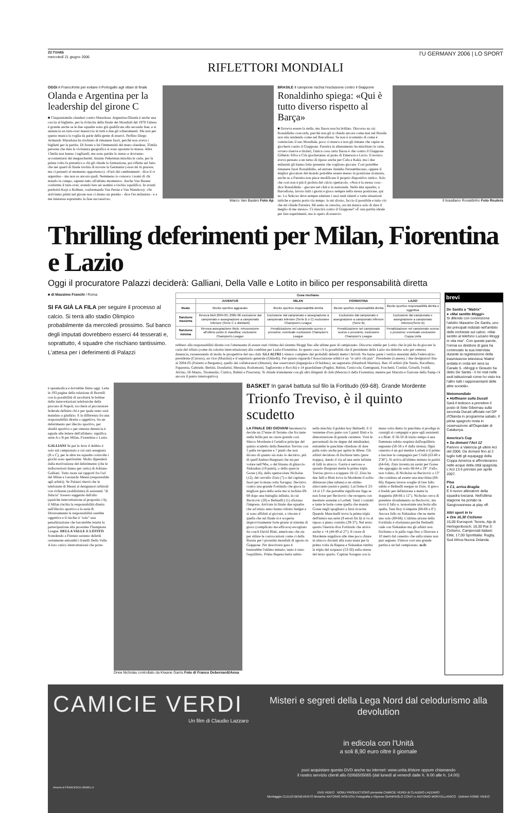22 l'Unità
mercoledì 21 giugno 2006
l'U GERMANY 2006 | LO SPORT
RIFLETTORI MONDIALI
OGGI A Francoforte per evitare il Portogallo agli ottavi di finale
Olanda e Argentina per la leadership del girone C
■ Cinquantamila olandesi contro Maradona. Argentina-Olanda è anche una caccia al biglietto, per la rivincita della finale dei Mondiali del 1978 l'attesa è grande anche se le due squadre sono già qualificate alla seconda fase, e si annuncia un turn-over massiccio in tutti e due gli schieramenti. Ma non per questo manca la voglia da parte della gente di esserci. Perfino Diego Armando Maradona ha rischiato di rimanere fuori, perché non aveva i biglietti per la partita. Di fronte a lui l'immensità del muro olandese, 35mila persone che data la vicinanza geografica si sono spostate in massa. Altre 15mila non hanno i tagliandi, ma sono partite lo stesso e dovranno accontentarsi dei megaschermi. Intanto Pekerman mischia le carte, per la prima volta fa pretattica a chi gli chiede la formazione, poi riflette sul fatto che nei quarti di finale rischia di trovare la Germania («non mi fa piacere, ma ci penserò al momento opportuno»). «Farò dei cambiamenti - dice il ct argentino - ma non so ancora quali. Nemmeno io conosco i nomi di chi mando in campo, saprete tutto all'ultimo momento». Anche Van Basten conferma il turn-over, avendo ben sei uomini a rischio squalifica. In avanti preferirà Kuyt a Robben, confermando Van Persie e Van Nistelrooy. «Se arriviamo primi nel girone non ci danno un premio - dice l'ex milanista - e a me interessa soprattutto la fase successiva».
Marco Van Basten Foto Ap BRASILE Il campione rischia l'esclusione contro il Giappone
Ronaldinho spiega: «Qui è tutto diverso rispetto al Barça»
■ Doveva essere la stella, ma finora non ha brillato. Discorso su cui Ronaldinho concorda, purchè non gli si chieda ancora come mai nel Brasile non stia rendendo come nel Barcellona. Se non è scontento di come è cominciato il suo Mondiale, poco ci manca e non gli rimane che capire se giocherà contro il Giappone. Parreira in allenamento ha mischiato le carte, ovvero riserve e titolari, l'unica cosa certa finora è che contro il Giappone Gilberto Silva e Cris giocheranno al posto di Emerson e Lucio. Il tecnico aveva pensato a un turno di riposo anche per Cafu e Kakà, ma i due milanisti gli hanno fatto presente che vogliono giocare. Così potrebbe rimanere fuori Ronaldinho, ed entrare Juninho Pernambucano, oppure il miglior giocatore del mondo potrebbe essere messo in posizione avanzata, anche se a Parreira non piace modificare il proprio dispositivo tattico. Solo che così non è più il profeta del calcio spettacolo. «Non è la stessa cosa - dice Ronaldinho - giocare nel club e in nazionale. Nella mia squadra, a Barcellona, lavoro tutti i giorni e gioco sempre nella stessa posizione, qui no. La Selecao deve sempre adattare i suoi tanti talenti a varie situazioni tattiche e questo porta via tempo. Io mi sforzo, faccio il possibile e tutto ciò che mi chiede Parreira. Mi sento in crescita, ora mi manca solo di dare il meglio di me stesso». Ci riuscirà contro il Giappone? «È una partita ideale per fare esperimenti, ma io spero di esserci».
Il brasiliano Ronaldinho Foto Reuters
Thrilling deferimenti per Milan, Fiorentina e Lazio
Oggi il procuratore Palazzi deciderà: Galliani, Della Valle e Lotito in bilico per responsabilità diretta
■ di Massimo Franchi / Roma
SI FA GIÀ LA FILA per seguire il processo al calcio. Si terrà allo stadio Olimpico probabilmente da mercoledì prossimo. Sul banco degli imputati dovrebbero esserci 44 tesserati e, soprattutto, 4 squadre che rischiano tantissimo. L'attesa per i deferimenti di Palazzi
| Cosa rischiano | | | | |
| --- | --- | --- | --- | --- |
| | JUVENTUS | MILAN | FIORENTINA | LAZIO |
| Reato | Illecito sportivo aggravato | Illecito sportivo responsabilità diretta | Illecito sportivo responsabilità diretta | Illecito sportivo responsabilità diretta o oggettiva |
| Sanzione massima | Revoca titoli 2004-05; 2005-06 esclusione dal campionato e assegnazione a campionato inferiore (Serie C o dilettanti) | Esclusione dal campionato e assegnazione a campionato inferiore (Serie B o C) esclusione Champion's League | Esclusione dal campionato e assegnazione a campionato inferiore (Serie B) | Esclusione dal campionato e assegnazione a campionato inferiore(Serie B) |
| Sanzione minima | Revoca assegnazione titolo; retrocessione all'ultimo posto in classifica; esclusione Champion's League | Penalizzazione nel campionato scorso o prossimo; eventuale esclusione Champion's League | Penalizzazione nel campionato scorso o prossimo; esclusione Champion's League | Penalizzazione nel campionato scorso o prossimo; eventuale esclusione Coppa Uefa |
rebbero alla responsabilità diretta con l'attenuante di essere stati vittima del sistema Moggi fino alle ultime gare di campionato. Discorso simile per Lotito che in più ha da giocare la carta del rifiuto (come da colorita intercettazione) alla combine per Lazio-Fiorentina. In questo caso c'è la possibilità che il presidente della Lazio sia deferito solo per omessa denuncia, rasserenando di molto le prospettive del suo club. GLI ALTRI L'elenco completo dei probabili deferiti mette i brividi. Ne fanno parte i vertice massimi della Federcalcio: presidente (Carraro), un vice (Mazzini) e il segretario generale (Ghirelli). Per quanto riguarda l'Associazione arbitri è un "si salvi chi può". Presidente (Lanese), i due designatori fino al 2004-05 (Pairetto e Bergamo), quello dei collaboratori (Mazzei), due osservatori (Ingargiola e D'Addato), un segretario (Manfredi Martino). Ben 10 arbitri (De Santis, Racalbuto, Paparesta, Gabriele, Bertini, Dondarini, Messina, Rodomonti, Tagliavento e Rocchi) e 14 guardalinee (Puglisi, Babini, Ceniccola, Gemignani, Foschetti, Contini, Griselli, Ivaldi, Alvino, Di Mauro, Titomanlio, Cuttica, Babini e Pisacreta). Si chiude tristemente con gli altri dirigenti di club (Mencucci della Fiorentina, mentre per Marotta e Garrone della Samp c'è ancora il punto interrogativo).
è spasmodica e dovrebbe finire oggi. Lette le 193 pagine della relazione di Borrelli con la possibilità di ascoltarsi le bobine delle intercettazioni telefoniche della procura di Napoli, toccherà al procuratore federale definire chi e per quale reato sarà mandato a giudizio. E la differenza fra una responsabilità diretta o oggettiva, fra un deferimento per illecito sportivo, per slealtà sportiva o per omessa denuncia è uguale alle lettere dell'alfabeto: significa serie A o B per Milan, Fiorentina o Lazio.
GALLIANI Se per la Juve il dubbio è solo sul campionato a cui sarà assegnata (B o C), per le altre tre squadre coinvolte i giochi sono apertissimi. Molto dipenderà dalla motivazione del deferimento (che le indiscrezioni danno per certo) di Adriano Galliani. Tutto ruota sui rapporti fra l'ad del Milan e Leonardo Meani (responsabile agli arbitri). Se Palazzi riterrà che le telefonate di Meani ai designatori arbitrali con richieste (soddisfatte) di assistenti "di fiducia" fossero suggerite dall'alto (qualche intercettazione al proposito c'è), il Milan rischia la responsabilità diretta nell'illecito sportivo e la serie B. Diversamente la responsabilità sarebbe oggettiva e il rischio è "solo" una penalizzazione che lascerebbe intatta la partecipazione alla prossima Champions League. DELLA VALLE E LOTITO Scendendo a Firenze saranno deferiti certamente entrambi i fratelli Della Valle. A loro carico intercettazioni che porte-
Drew Nicholas controllato da Kiwane Garris Foto di Franco Debernardi/Ansa
BASKET In gara4 battuta sul filo la Fortitudo (69-68). Grande Mordente
Trionfo Treviso, è il quinto scudetto
LA FINALE DEI GIOVANI fenomeni la decide un 27enne di Teramo che fra tante stelle brilla per un cuore grande così. Marco Mordente è l'artefice principe del quinto scudetto della Benetton Treviso con 5 palle recuperate e 7 punti che non dicono di quanto sia stato lo decisivo, più di quell'Andrea Bargnani che sta per volare nell'Nba, o del lituano di ghiaccio Siskaukas (18 punti), o della quercia Goree (16), dello spettacolare Nicholas (12), del cervello Zisis (7) o del capitano fuori per la mano rotta Soragna. Decisivo contro una grande Fortitudo che gioca la migliore gara della serie ma si inchina 69-68 dopo una battaglia infinita, in cui Becirovic (20) e Belinelli (11) sfiorano l'impresa. Arrivate in finale due squadre che ad inizio anno hanno ridotto budget e si sono affidati ai giovani, a vincere è quella che sul finale si è scoperta improvvisamente forte grazie al sistema di gioco (complicato ma efficace) escogitato da coach David Blatt, americano che sta per stilare le convocazioni come ct della Russia per i prossimi mondiali di agosto in Giappone. Per descrivere gara 4 basterebbe l'ultimo minuto, tanto è stato l'equilibrio. Prima Repesa butta subito nella mischia il golden boy Belinelli. E il ventenne d'oro parte con 5 punti filati e la dimostrazione di grande carattere. Visti le percentuali da tre degne del minibasket, entrambe le panchine chiedono di dare palla sotto anche per aprire le difese. Gli arbitri decidono di fischiare tutto (pure troppo), dando il via ad una serie infinite di falli in attacco. Garris è nervoso e quando Bargnani mette la prima tripla Treviso prova a scappare 18-12. Zisis ha due falli e Blatt trova in Mordente il solito difensore (due rubate) e un ottimo attaccante (assist e punti). Lui firma il 23-14 al 13' che potrebbe significare fuga se non fosse per Becirovic che recupera con mestiere assieme a Lorbek. Tanti i contatti e tante le botte come quella che manda Goree negli spogliatoi a farsi ricucire. Quando Mancinelli trova la prima tripla dell'intera sua serie (9 errori fin lì) si va al riposo a pieno contatto (39-37). Nel terzo quarto l'inerzia dice Fortitudo che arriva anche a +4 (44-49 al 27'). Il cuore di Mordente supplisce alle idee poco chiare in attacco davanti alla zona usata per la prima volta da Repesa e Siskaukas timbra la tripla del sorpasso (53-50) sulla sirena del terzo quarto. Capitan Soragna con la mano rotta dietro la panchina si prodiga in consigli ai compagni e pure agli assistenti e a Blatt. Il 56-50 di inizio tempo è una fiammata subito respinta dall'equilibrio regnante (58-58 a 4' dalla sirena). Ogni canestro è un gol mentre Lorbek è il primo a lasciare la compagnia per 5 falli (63-60 a 2'30"). Si arriva all'ultimo minuto in parità (64-64). Zisis inventa un assist per Goree che appoggia da sotto 66-64 a 29". Fallo, non voluto, di Nicholas su Becirovic a 13" che continua ad essere una macchina (66-66). Repesa invece sceglie di fare fallo subito e Belinelli esegue su Zisis. Il greco è freddo per definizione e mette la doppietta (68-66 a 12"). Nicholas cerca di prendere sfondamento su Becirovic, ma trova il fallo e, nonostante una botta alla spalla, Sani Boy ri-impatta (68-68 a 8"). Ancora fallo su Siskaukas che ne mette uno solo (69-68). L'ultima azione della Fortitudo è sfortunata perché Belinelli cade con Siskaukas ma gli arbitri non fischiano e la palla vaga fino a Diawara a 10 metri dal canestro che sulla sirena non può segnare. Finisce così una grande partita e un bel campionato. m.fr.
brevi
De Santis a "Matrix"
● «Mai sentito Moggi»
Si difende con convinzione l'arbitro Massimo De Santis, uno dei principali indiziati nell'ambito delle inchieste sul calcio. «Mai sentito al telefono Luciano Moggi in vita mia''. Con queste parole, l'ormai ex direttore di gara ha cominciato la sua intervista durante la registrazione della trasmissione televisiva 'Matrix' andata in onda ieri sera su Canale 5. «Moggi e Giraudo ha detto De Santis - li ho visti nelle sedi istituzionali come ho visto tra l'altro tutti i rappresentanti delle altre società».
Motomondiale
● Hoffmann sulla Ducati
Sarà il tedesco a prendere il posto di Sete Gibernau sulla seconda Ducati ufficiale nel GP d'Olanda in programma sabato. Il pilota spagnolo resta in osservazione all'Ospedale di Catalunya.
America's Cup
● Da domani l'Act 12
Partono a Valencia gli ultimi Act del 2006. Da domani fino al 2 luglio tutti gli equipaggi della Coppa America si affronteranno nelle acque della città spagnola. L'Act 13 è previsto per aprile 2007.
Pisa
● C1, arriva Braglia
È il nuovo allenatore della squadra toscana. Nell'ultima stagione ha portato la Sangiovannese ai play off.
Altri sport in tv
● Ore 16,30 Ciclismo
15,00 Eurosport: Tennis, Atp di Hertogenbosch; 16,30 Rai 3: Ciclismo, Campionati Italiani: Elite; 17,00 SportItalia: Rugby, Sud Africa-Nuova Zelanda.
CAMICIE VERDI
Un film di Claudio Lazzaro
Artwork di FRANCESCO GENELLA
Misteri e segreti della Lega Nord dal celodurismo alla devolution
in edicola con l'Unità
a soli 8,90 euro oltre il giornale
puoi acquistare questo DVD anche su internet: www.unita.it/store oppure chiamando
il nostro servizio clienti allo 02/66505065 (dal lunedì al venerdì dalle h. 9.00 alle h. 14.00)
DVD VIDEO NOBU PRODUCTIONS presenta CAMICIE VERDI di CLAUDIO LAZZARO
Montaggio CLELIO BENEVENTO Musiche ANTONIO IASEVOLI Fotografia e Riprese GIANPAOLO CONTI e ANTONIO MONTELLANICO Dolmen HOME VIDEO